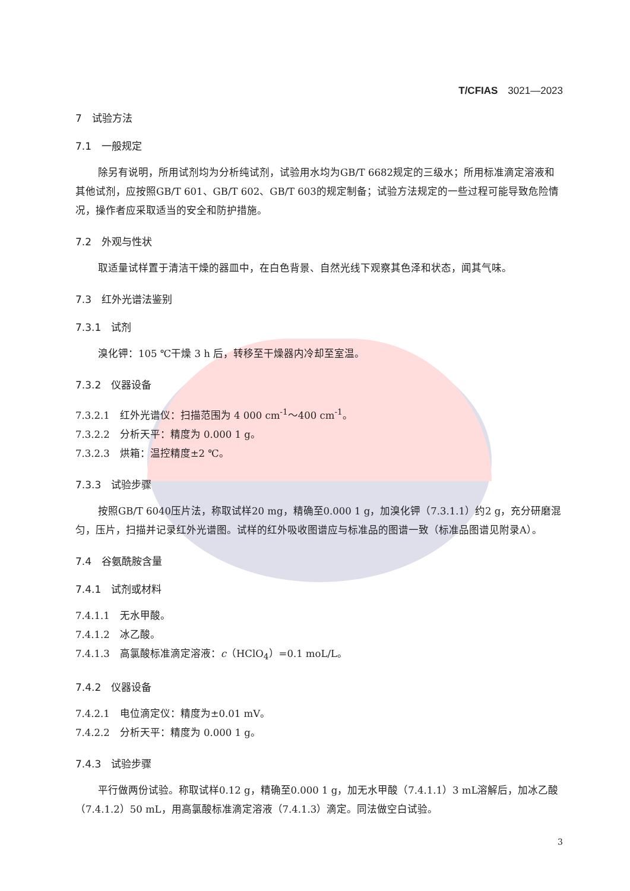T/CFIAS　3021—2023
7　试验方法
7.1　一般规定
除另有说明，所用试剂均为分析纯试剂，试验用水均为GB/T 6682规定的三级水；所用标准滴定溶液和其他试剂，应按照GB/T 601、GB/T 602、GB/T 603的规定制备；试验方法规定的一些过程可能导致危险情况，操作者应采取适当的安全和防护措施。
7.2　外观与性状
取适量试样置于清洁干燥的器皿中，在白色背景、自然光线下观察其色泽和状态，闻其气味。
7.3　红外光谱法鉴别
7.3.1　试剂
溴化钾：105 ℃干燥 3 h 后，转移至干燥器内冷却至室温。
7.3.2　仪器设备
7.3.2.1　红外光谱仪：扫描范围为 4 000 cm<sup>-1</sup>～400 cm<sup>-1</sup>。
7.3.2.2　分析天平：精度为 0.000 1 g。
7.3.2.3　烘箱：温控精度±2 ℃。
7.3.3　试验步骤
按照GB/T 6040压片法，称取试样20 mg，精确至0.000 1 g，加溴化钾（7.3.1.1）约2 g，充分研磨混匀，压片，扫描并记录红外光谱图。试样的红外吸收图谱应与标准品的图谱一致（标准品图谱见附录A）。
7.4　谷氨酰胺含量
7.4.1　试剂或材料
7.4.1.1　无水甲酸。
7.4.1.2　冰乙酸。
7.4.1.3　高氯酸标准滴定溶液：c（HClO<sub>4</sub>）=0.1 moL/L。
7.4.2　仪器设备
7.4.2.1　电位滴定仪：精度为±0.01 mV。
7.4.2.2　分析天平：精度为 0.000 1 g。
7.4.3　试验步骤
平行做两份试验。称取试样0.12 g，精确至0.000 1 g，加无水甲酸（7.4.1.1）3 mL溶解后，加冰乙酸（7.4.1.2）50 mL，用高氯酸标准滴定溶液（7.4.1.3）滴定。同法做空白试验。
3